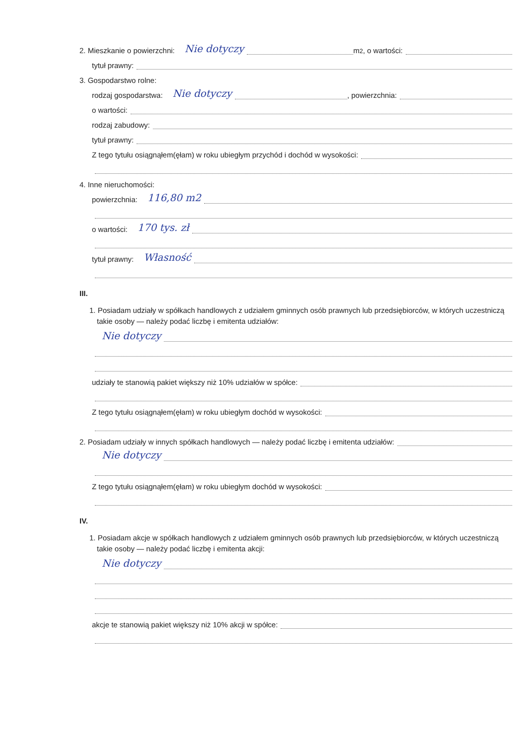2. Mieszkanie o powierzchni: Nie dotyczy m <sup>2</sup>, o wartości:
tytuł prawny:
3. Gospodarstwo rolne:
rodzaj gospodarstwa: Nie dotyczy , powierzchnia:
o wartości:
rodzaj zabudowy:
tytuł prawny:
Z tego tytułu osiągnąłem(ęłam) w roku ubiegłym przychód i dochód w wysokości:
4. Inne nieruchomości:
powierzchnia: 116,80 m2
o wartości: 170 tys. zł
tytuł prawny: Własność
III.
1. Posiadam udziały w spółkach handlowych z udziałem gminnych osób prawnych lub przedsiębiorców, w których uczestniczą takie osoby — należy podać liczbę i emitenta udziałów:
Nie dotyczy
udziały te stanowią pakiet większy niż 10% udziałów w spółce:
Z tego tytułu osiągnąłem(ęłam) w roku ubiegłym dochód w wysokości:
2. Posiadam udziały w innych spółkach handlowych — należy podać liczbę i emitenta udziałów:
Nie dotyczy
Z tego tytułu osiągnąłem(ęłam) w roku ubiegłym dochód w wysokości:
IV.
1. Posiadam akcje w spółkach handlowych z udziałem gminnych osób prawnych lub przedsiębiorców, w których uczestniczą takie osoby — należy podać liczbę i emitenta akcji:
Nie dotyczy
akcje te stanowią pakiet większy niż 10% akcji w spółce: